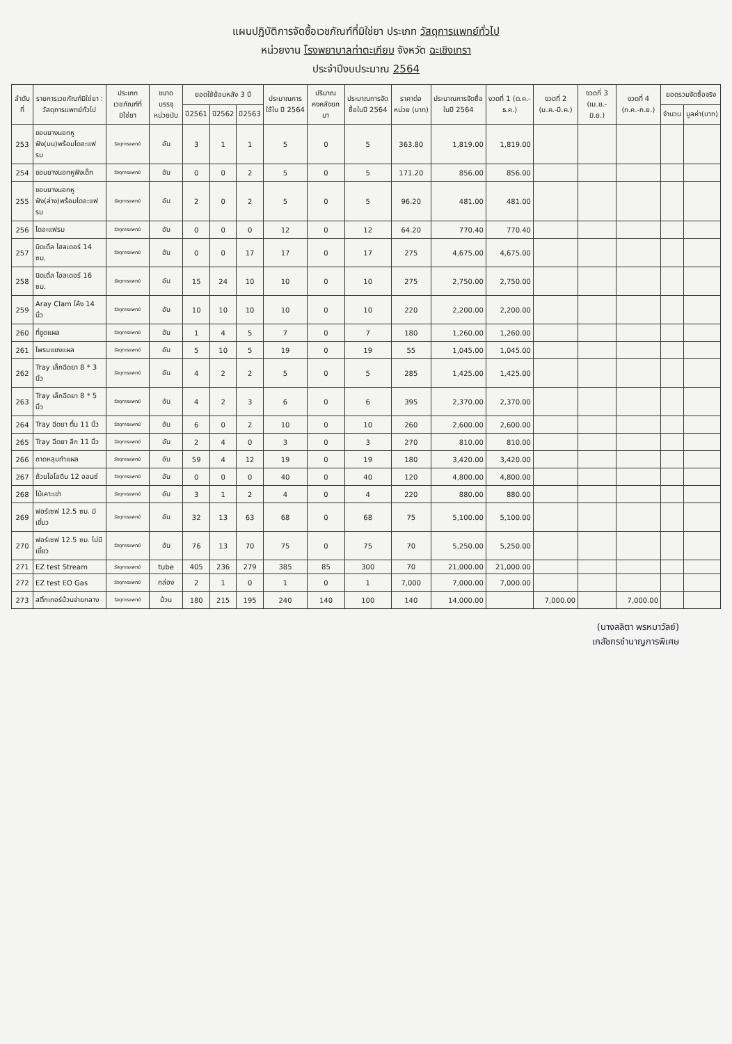แผนปฏิบัติการจัดซื้อเวชภัณฑ์ที่มิใช่ยา ประเภท วัสดุการแพทย์ทั่วไป
หน่วยงาน โรงพยาบาลท่าตะเกียบ จังหวัด ฉะเชิงเทรา
ประจำปีงบประมาณ 2564
| ลำดับที่ | รายการเวชภัณฑ์มิใช่ยา : วัสดุการแพทย์ทั่วไป | ประเภทเวชภัณฑ์ที่มิใช่ยา | ขนาดบรรจุ หน่วยนับ | ยอดใช้ย้อนหลัง 3 ปี | | | ประมาณการใช้ใน ปี 2564 | ปริมาณคงคลังยกมา | ประมาณการจัดซื้อในปี 2564 | ราคาต่อหน่วย (บาท) | ประมาณการจัดซื้อในปี 2564 | งวดที่ 1 (ต.ค.-ธ.ค.) | งวดที่ 2 (ม.ค.-มี.ค.) | งวดที่ 3 (เม.ย.-มิ.ย.) | งวดที่ 4 (ก.ค.-ก.ย.) | ยอดรวมจัดซื้อจริง | |
| --- | --- | --- | --- | --- | --- | --- | --- | --- | --- | --- | --- | --- | --- | --- | --- | --- | --- |
| | | | | ปี2561 | ปี2562 | ปี2563 | | | | | | | | | | จำนวน | มูลค่า(บาท) |
| 253 | ขอบยางนอกหูฟัง(บน)พร้อมไดอะแฟรม | วัสดุการแพทย์ | อัน | 3 | 1 | 1 | 5 | 0 | 5 | 363.80 | 1,819.00 | 1,819.00 | | | | | |
| 254 | ขอบยางนอกหูฟังเด็ก | วัสดุการแพทย์ | อัน | 0 | 0 | 2 | 5 | 0 | 5 | 171.20 | 856.00 | 856.00 | | | | | |
| 255 | ขอบยางนอกหูฟัง(ล่าง)พร้อมไดอะแฟรม | วัสดุการแพทย์ | อัน | 2 | 0 | 2 | 5 | 0 | 5 | 96.20 | 481.00 | 481.00 | | | | | |
| 256 | ไดอะแฟรม | วัสดุการแพทย์ | อัน | 0 | 0 | 0 | 12 | 0 | 12 | 64.20 | 770.40 | 770.40 | | | | | |
| 257 | นิดเดิ้ล โฮลเดอร์ 14 ซม. | วัสดุการแพทย์ | อัน | 0 | 0 | 17 | 17 | 0 | 17 | 275 | 4,675.00 | 4,675.00 | | | | | |
| 258 | นิดเดิ้ล โฮลเดอร์ 16 ซม. | วัสดุการแพทย์ | อัน | 15 | 24 | 10 | 10 | 0 | 10 | 275 | 2,750.00 | 2,750.00 | | | | | |
| 259 | Aray Clam โค้ง 14 นิ้ว | วัสดุการแพทย์ | อัน | 10 | 10 | 10 | 10 | 0 | 10 | 220 | 2,200.00 | 2,200.00 | | | | | |
| 260 | ที่ขูดแผล | วัสดุการแพทย์ | อัน | 1 | 4 | 5 | 7 | 0 | 7 | 180 | 1,260.00 | 1,260.00 | | | | | |
| 261 | โพรบแยงแผล | วัสดุการแพทย์ | อัน | 5 | 10 | 5 | 19 | 0 | 19 | 55 | 1,045.00 | 1,045.00 | | | | | |
| 262 | Tray เล็กฉีดยา 8 * 3 นิ้ว | วัสดุการแพทย์ | อัน | 4 | 2 | 2 | 5 | 0 | 5 | 285 | 1,425.00 | 1,425.00 | | | | | |
| 263 | Tray เล็กฉีดยา 8 * 5 นิ้ว | วัสดุการแพทย์ | อัน | 4 | 2 | 3 | 6 | 0 | 6 | 395 | 2,370.00 | 2,370.00 | | | | | |
| 264 | Tray ฉีดยา ตื้น 11 นิ้ว | วัสดุการแพทย์ | อัน | 6 | 0 | 2 | 10 | 0 | 10 | 260 | 2,600.00 | 2,600.00 | | | | | |
| 265 | Tray ฉีดยา ลึก 11 นิ้ว | วัสดุการแพทย์ | อัน | 2 | 4 | 0 | 3 | 0 | 3 | 270 | 810.00 | 810.00 | | | | | |
| 266 | ถาดหลุมทำแผล | วัสดุการแพทย์ | อัน | 59 | 4 | 12 | 19 | 0 | 19 | 180 | 3,420.00 | 3,420.00 | | | | | |
| 267 | ถ้วยไอโอดีน 12 ออนซ์ | วัสดุการแพทย์ | อัน | 0 | 0 | 0 | 40 | 0 | 40 | 120 | 4,800.00 | 4,800.00 | | | | | |
| 268 | ไม้เคาะเข่า | วัสดุการแพทย์ | อัน | 3 | 1 | 2 | 4 | 0 | 4 | 220 | 880.00 | 880.00 | | | | | |
| 269 | ฟอร์เซฟ 12.5 ซม. มีเขี้ยว | วัสดุการแพทย์ | อัน | 32 | 13 | 63 | 68 | 0 | 68 | 75 | 5,100.00 | 5,100.00 | | | | | |
| 270 | ฟอร์เซฟ 12.5 ซม. ไม่มีเขี้ยว | วัสดุการแพทย์ | อัน | 76 | 13 | 70 | 75 | 0 | 75 | 70 | 5,250.00 | 5,250.00 | | | | | |
| 271 | EZ test Stream | วัสดุการแพทย์ | tube | 405 | 236 | 279 | 385 | 85 | 300 | 70 | 21,000.00 | 21,000.00 | | | | | |
| 272 | EZ test EO Gas | วัสดุการแพทย์ | กล่อง | 2 | 1 | 0 | 1 | 0 | 1 | 7,000 | 7,000.00 | 7,000.00 | | | | | |
| 273 | สติ๊กเกอร์ม้วนจ่ายกลาง | วัสดุการแพทย์ | ม้วน | 180 | 215 | 195 | 240 | 140 | 100 | 140 | 14,000.00 | | 7,000.00 | | 7,000.00 | | |
(นางลลิตา พรหมาวัลย์)
เภสัชกรชำนาญการพิเศษ